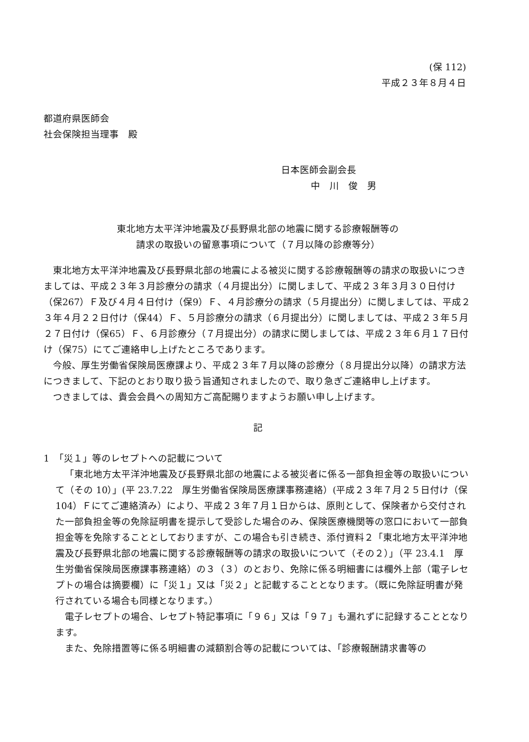(保 112)
平成２３年８月４日
都道府県医師会
社会保険担当理事　殿
日本医師会副会長
中　川　俊　男
東北地方太平洋沖地震及び長野県北部の地震に関する診療報酬等の
請求の取扱いの留意事項について（７月以降の診療等分）
東北地方太平洋沖地震及び長野県北部の地震による被災に関する診療報酬等の請求の取扱いにつきましては、平成２３年３月診療分の請求（４月提出分）に関しまして、平成２３年３月３０日付け（保267）Ｆ及び４月４日付け（保9）Ｆ、４月診療分の請求（５月提出分）に関しましては、平成２３年４月２２日付け（保44）Ｆ、５月診療分の請求（６月提出分）に関しましては、平成２３年５月２７日付け（保65）Ｆ、６月診療分（７月提出分）の請求に関しましては、平成２３年６月１７日付け（保75）にてご連絡申し上げたところであります。
今般、厚生労働省保険局医療課より、平成２３年７月以降の診療分（８月提出分以降）の請求方法につきまして、下記のとおり取り扱う旨通知されましたので、取り急ぎご連絡申し上げます。
つきましては、貴会会員への周知方ご高配賜りますようお願い申し上げます。
記
1　「災１」等のレセプトへの記載について
「東北地方太平洋沖地震及び長野県北部の地震による被災者に係る一部負担金等の取扱いについて（その 10）」(平 23.7.22　厚生労働省保険局医療課事務連絡）(平成２３年７月２５日付け（保 104）Ｆにてご連絡済み）により、平成２３年７月１日からは、原則として、保険者から交付された一部負担金等の免除証明書を提示して受診した場合のみ、保険医療機関等の窓口において一部負担金等を免除することとしておりますが、この場合も引き続き、添付資料２「東北地方太平洋沖地震及び長野県北部の地震に関する診療報酬等の請求の取扱いについて（その２）」（平 23.4.1　厚生労働省保険局医療課事務連絡）の３（３）のとおり、免除に係る明細書には欄外上部（電子レセプトの場合は摘要欄）に「災１」又は「災２」と記載することとなります。（既に免除証明書が発行されている場合も同様となります。）
電子レセプトの場合、レセプト特記事項に「９６」又は「９７」も漏れずに記録することとなります。
また、免除措置等に係る明細書の減額割合等の記載については、「診療報酬請求書等の